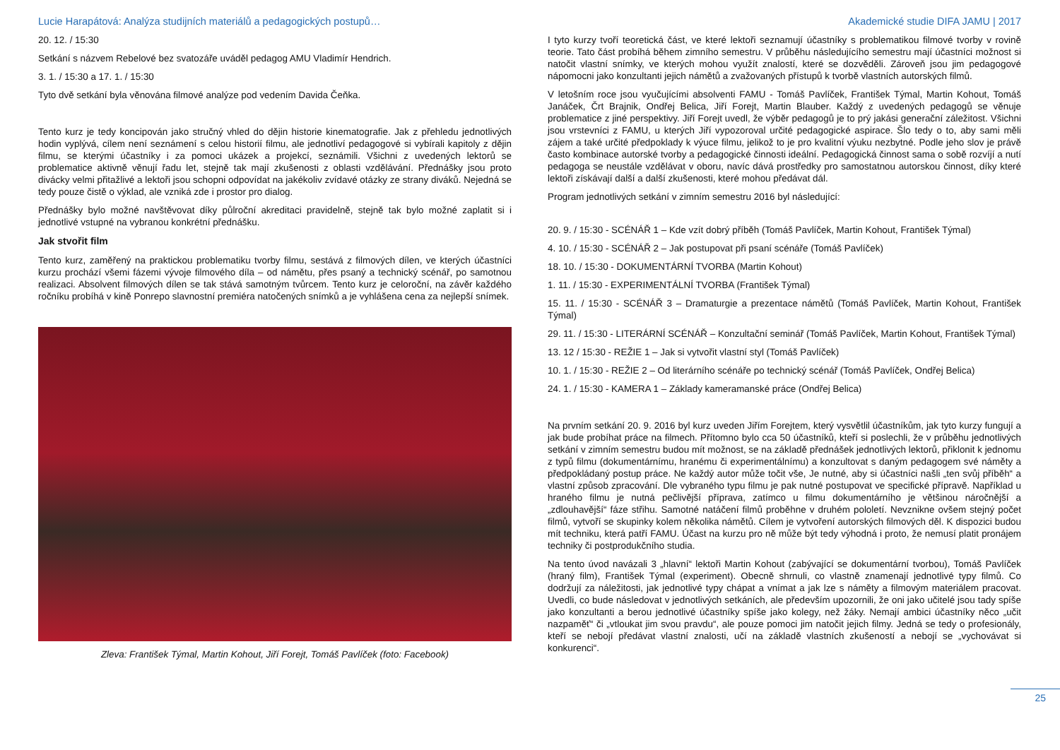Lucie Harapátová: Analýza studijních materiálů a pedagogických postupů… Akademické studie DIFA JAMU | 2017
20. 12. / 15:30
Setkání s názvem Rebelové bez svatozáře uváděl pedagog AMU Vladimír Hendrich.
3. 1. / 15:30 a 17. 1. / 15:30
Tyto dvě setkání byla věnována filmové analýze pod vedením Davida Čeňka.
Tento kurz je tedy koncipován jako stručný vhled do dějin historie kinematografie. Jak z přehledu jednotlivých hodin vyplývá, cílem není seznámení s celou historií filmu, ale jednotliví pedagogové si vybírali kapitoly z dějin filmu, se kterými účastníky i za pomoci ukázek a projekcí, seznámili. Všichni z uvedených lektorů se problematice aktivně věnují řadu let, stejně tak mají zkušenosti z oblasti vzdělávání. Přednášky jsou proto divácky velmi přitažlivé a lektoři jsou schopni odpovídat na jakékoliv zvídavé otázky ze strany diváků. Nejedná se tedy pouze čistě o výklad, ale vzniká zde i prostor pro dialog.
Přednášky bylo možné navštěvovat díky půlroční akreditaci pravidelně, stejně tak bylo možné zaplatit si i jednotlivé vstupné na vybranou konkrétní přednášku.
Jak stvořit film
Tento kurz, zaměřený na praktickou problematiku tvorby filmu, sestává z filmových dílen, ve kterých účastníci kurzu prochází všemi fázemi vývoje filmového díla – od námětu, přes psaný a technický scénář, po samotnou realizaci. Absolvent filmových dílen se tak stává samotným tvůrcem. Tento kurz je celoroční, na závěr každého ročníku probíhá v kině Ponrepo slavnostní premiéra natočených snímků a je vyhlášena cena za nejlepší snímek.
Zleva: František Týmal, Martin Kohout, Jiří Forejt, Tomáš Pavlíček (foto: Facebook)
I tyto kurzy tvoří teoretická část, ve které lektoři seznamují účastníky s problematikou filmové tvorby v rovině teorie. Tato část probíhá během zimního semestru. V průběhu následujícího semestru mají účastníci možnost si natočit vlastní snímky, ve kterých mohou využít znalostí, které se dozvěděli. Zároveň jsou jim pedagogové nápomocni jako konzultanti jejich námětů a zvažovaných přístupů k tvorbě vlastních autorských filmů.
V letošním roce jsou vyučujícími absolventi FAMU - Tomáš Pavlíček, František Týmal, Martin Kohout, Tomáš Janáček, Črt Brajnik, Ondřej Belica, Jiří Forejt, Martin Blauber. Každý z uvedených pedagogů se věnuje problematice z jiné perspektivy. Jiří Forejt uvedl, že výběr pedagogů je to prý jakási generační záležitost. Všichni jsou vrstevníci z FAMU, u kterých Jiří vypozoroval určité pedagogické aspirace. Šlo tedy o to, aby sami měli zájem a také určité předpoklady k výuce filmu, jelikož to je pro kvalitní výuku nezbytné. Podle jeho slov je právě často kombinace autorské tvorby a pedagogické činnosti ideální. Pedagogická činnost sama o sobě rozvíjí a nutí pedagoga se neustále vzdělávat v oboru, navíc dává prostředky pro samostatnou autorskou činnost, díky které lektoři získávají další a další zkušenosti, které mohou předávat dál.
Program jednotlivých setkání v zimním semestru 2016 byl následující:
20. 9. / 15:30 - SCÉNÁŘ 1 – Kde vzít dobrý příběh (Tomáš Pavlíček, Martin Kohout, František Týmal)
4. 10. / 15:30 - SCÉNÁŘ 2 – Jak postupovat při psaní scénáře (Tomáš Pavlíček)
18. 10. / 15:30 - DOKUMENTÁRNÍ TVORBA (Martin Kohout)
1. 11. / 15:30 - EXPERIMENTÁLNÍ TVORBA (František Týmal)
15. 11. / 15:30 - SCÉNÁŘ 3 – Dramaturgie a prezentace námětů (Tomáš Pavlíček, Martin Kohout, František Týmal)
29. 11. / 15:30 - LITERÁRNÍ SCÉNÁŘ – Konzultační seminář (Tomáš Pavlíček, Martin Kohout, František Týmal)
13. 12 / 15:30 - REŽIE 1 – Jak si vytvořit vlastní styl (Tomáš Pavlíček)
10. 1. / 15:30 - REŽIE 2 – Od literárního scénáře po technický scénář (Tomáš Pavlíček, Ondřej Belica)
24. 1. / 15:30 - KAMERA 1 – Základy kameramanské práce (Ondřej Belica)
Na prvním setkání 20. 9. 2016 byl kurz uveden Jiřím Forejtem, který vysvětlil účastníkům, jak tyto kurzy fungují a jak bude probíhat práce na filmech. Přítomno bylo cca 50 účastníků, kteří si poslechli, že v průběhu jednotlivých setkání v zimním semestru budou mít možnost, se na základě přednášek jednotlivých lektorů, přiklonit k jednomu z typů filmu (dokumentárnímu, hranému či experimentálnímu) a konzultovat s daným pedagogem své náměty a předpokládaný postup práce. Ne každý autor může točit vše, Je nutné, aby si účastníci našli „ten svůj příběh“ a vlastní způsob zpracování. Dle vybraného typu filmu je pak nutné postupovat ve specifické přípravě. Například u hraného filmu je nutná pečlivější příprava, zatímco u filmu dokumentárního je většinou náročnější a „zdlouhavější“ fáze střihu. Samotné natáčení filmů proběhne v druhém pololetí. Nevznikne ovšem stejný počet filmů, vytvoří se skupinky kolem několika námětů. Cílem je vytvoření autorských filmových děl. K dispozici budou mít techniku, která patří FAMU. Účast na kurzu pro ně může být tedy výhodná i proto, že nemusí platit pronájem techniky či postprodukčního studia.
Na tento úvod navázali 3 „hlavní“ lektoři Martin Kohout (zabývající se dokumentární tvorbou), Tomáš Pavlíček (hraný film), František Týmal (experiment). Obecně shrnuli, co vlastně znamenají jednotlivé typy filmů. Co dodržují za náležitosti, jak jednotlivé typy chápat a vnímat a jak lze s náměty a filmovým materiálem pracovat. Uvedli, co bude následovat v jednotlivých setkáních, ale především upozornili, že oni jako učitelé jsou tady spíše jako konzultanti a berou jednotlivé účastníky spíše jako kolegy, než žáky. Nemají ambici účastníky něco „učit nazpaměť“ či „vtloukat jim svou pravdu“, ale pouze pomoci jim natočit jejich filmy. Jedná se tedy o profesionály, kteří se nebojí předávat vlastní znalosti, učí na základě vlastních zkušeností a nebojí se „vychovávat si konkurenci“.
25